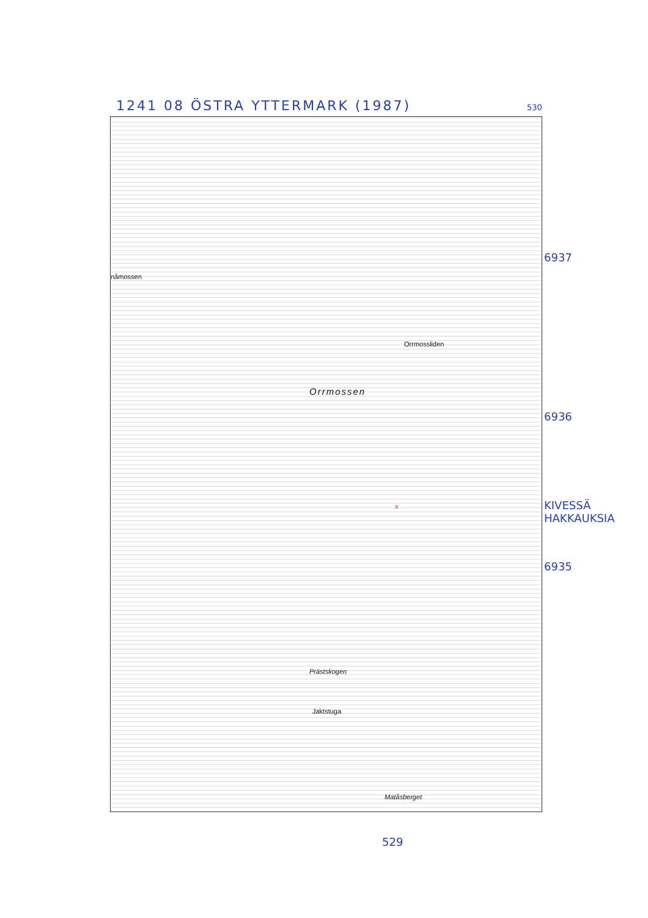1241 08 ÖSTRA YTTERMARK (1987) 530
nåmossen
Orrmossliden
Orrmossen
Prästskogen
Jaktstuga
Matåsberget
x
6937
6936
KIVESSÄ
HAKKAUKSIA
6935
529